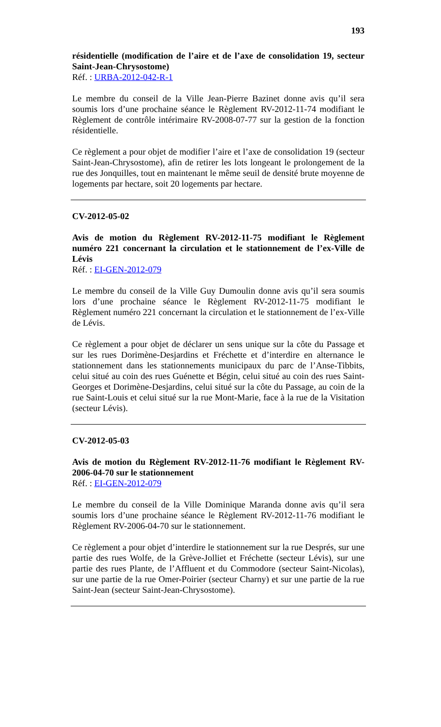193
résidentielle (modification de l’aire et de l’axe de consolidation 19, secteur Saint-Jean-Chrysostome)
Réf. : URBA-2012-042-R-1
Le membre du conseil de la Ville Jean-Pierre Bazinet donne avis qu’il sera soumis lors d’une prochaine séance le Règlement RV-2012-11-74 modifiant le Règlement de contrôle intérimaire RV-2008-07-77 sur la gestion de la fonction résidentielle.
Ce règlement a pour objet de modifier l’aire et l’axe de consolidation 19 (secteur Saint-Jean-Chrysostome), afin de retirer les lots longeant le prolongement de la rue des Jonquilles, tout en maintenant le même seuil de densité brute moyenne de logements par hectare, soit 20 logements par hectare.
CV-2012-05-02
Avis de motion du Règlement RV-2012-11-75 modifiant le Règlement numéro 221 concernant la circulation et le stationnement de l’ex-Ville de Lévis
Réf. : EI-GEN-2012-079
Le membre du conseil de la Ville Guy Dumoulin donne avis qu’il sera soumis lors d’une prochaine séance le Règlement RV-2012-11-75 modifiant le Règlement numéro 221 concernant la circulation et le stationnement de l’ex-Ville de Lévis.
Ce règlement a pour objet de déclarer un sens unique sur la côte du Passage et sur les rues Dorimène-Desjardins et Fréchette et d’interdire en alternance le stationnement dans les stationnements municipaux du parc de l’Anse-Tibbits, celui situé au coin des rues Guénette et Bégin, celui situé au coin des rues Saint-Georges et Dorimène-Desjardins, celui situé sur la côte du Passage, au coin de la rue Saint-Louis et celui situé sur la rue Mont-Marie, face à la rue de la Visitation (secteur Lévis).
CV-2012-05-03
Avis de motion du Règlement RV-2012-11-76 modifiant le Règlement RV-2006-04-70 sur le stationnement
Réf. : EI-GEN-2012-079
Le membre du conseil de la Ville Dominique Maranda donne avis qu’il sera soumis lors d’une prochaine séance le Règlement RV-2012-11-76 modifiant le Règlement RV-2006-04-70 sur le stationnement.
Ce règlement a pour objet d’interdire le stationnement sur la rue Després, sur une partie des rues Wolfe, de la Grève-Jolliet et Fréchette (secteur Lévis), sur une partie des rues Plante, de l’Affluent et du Commodore (secteur Saint-Nicolas), sur une partie de la rue Omer-Poirier (secteur Charny) et sur une partie de la rue Saint-Jean (secteur Saint-Jean-Chrysostome).